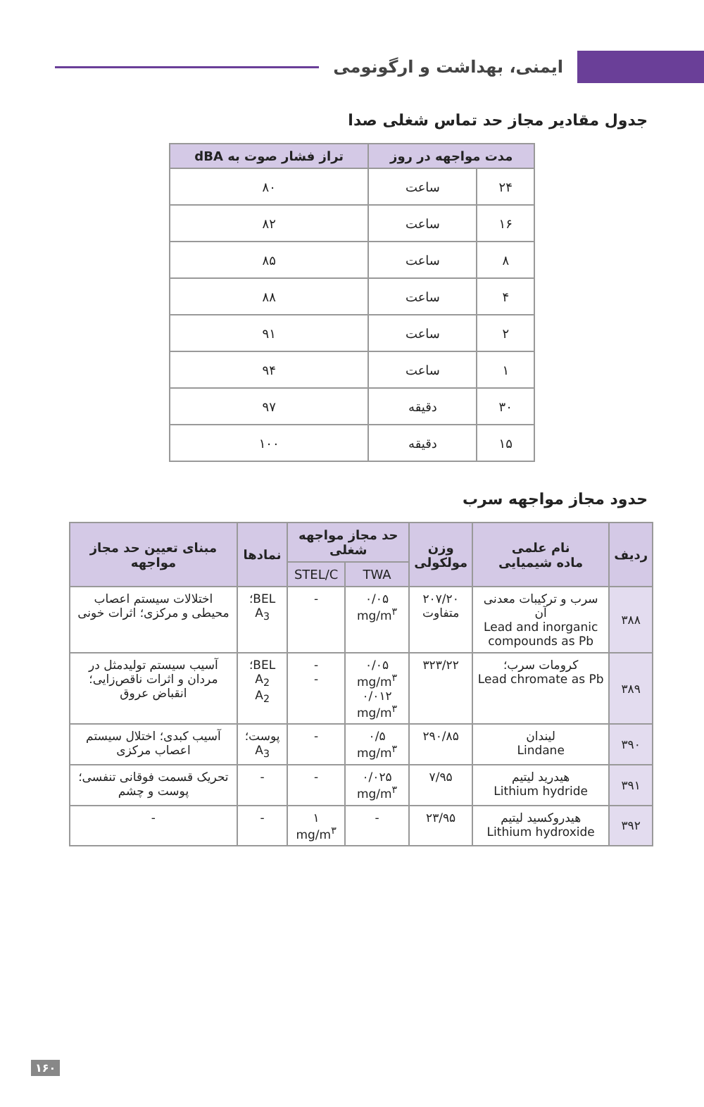ایمنی، بهداشت و ارگونومی
جدول مقادیر مجاز حد تماس شغلی صدا
| مدت مواجهه در روز | | تراز فشار صوت به dBA |
| --- | --- | --- |
| ۲۴ | ساعت | ۸۰ |
| ۱۶ | ساعت | ۸۲ |
| ۸ | ساعت | ۸۵ |
| ۴ | ساعت | ۸۸ |
| ۲ | ساعت | ۹۱ |
| ۱ | ساعت | ۹۴ |
| ۳۰ | دقیقه | ۹۷ |
| ۱۵ | دقیقه | ۱۰۰ |
حدود مجاز مواجهه سرب
| ردیف | نام علمی ماده شیمیایی | وزن مولکولی | حد مجاز مواجهه شغلی | | نمادها | مبنای تعیین حد مجاز مواجهه |
| --- | --- | --- | --- | --- | --- | --- |
| | | | TWA | STEL/C | | |
| ۳۸۸ | سرب و ترکیبات معدنی آن Lead and inorganic compounds as Pb | ۲۰۷/۲۰ متفاوت | ۰/۰۵ mg/m<sup>۳</sup> | - | BEL؛A<sub>3</sub> | اختلالات سیستم اعصاب محیطی و مرکزی؛ اثرات خونی |
| ۳۸۹ | کرومات سرب؛ Lead chromate as Pb | ۳۲۳/۲۲ | ۰/۰۵ mg/m<sup>۳</sup> ۰/۰۱۲ mg/m<sup>۳</sup> | - - | BEL؛ A<sub>2</sub> A<sub>2</sub> | آسیب سیستم تولیدمثل در مردان و اثرات ناقص‌زایی؛ انقباض عروق |
| ۳۹۰ | لیندان Lindane | ۲۹۰/۸۵ | ۰/۵ mg/m<sup>۳</sup> | - | پوست؛ A<sub>3</sub> | آسیب کبدی؛ اختلال سیستم اعصاب مرکزی |
| ۳۹۱ | هیدرید لیتیم Lithium hydride | ۷/۹۵ | ۰/۰۲۵ mg/m<sup>۳</sup> | - | - | تحریک قسمت فوقانی تنفسی؛ پوست و چشم |
| ۳۹۲ | هیدروکسید لیتیم Lithium hydroxide | ۲۳/۹۵ | - | ۱ mg/m<sup>۳</sup> | - | - |
۱۶۰